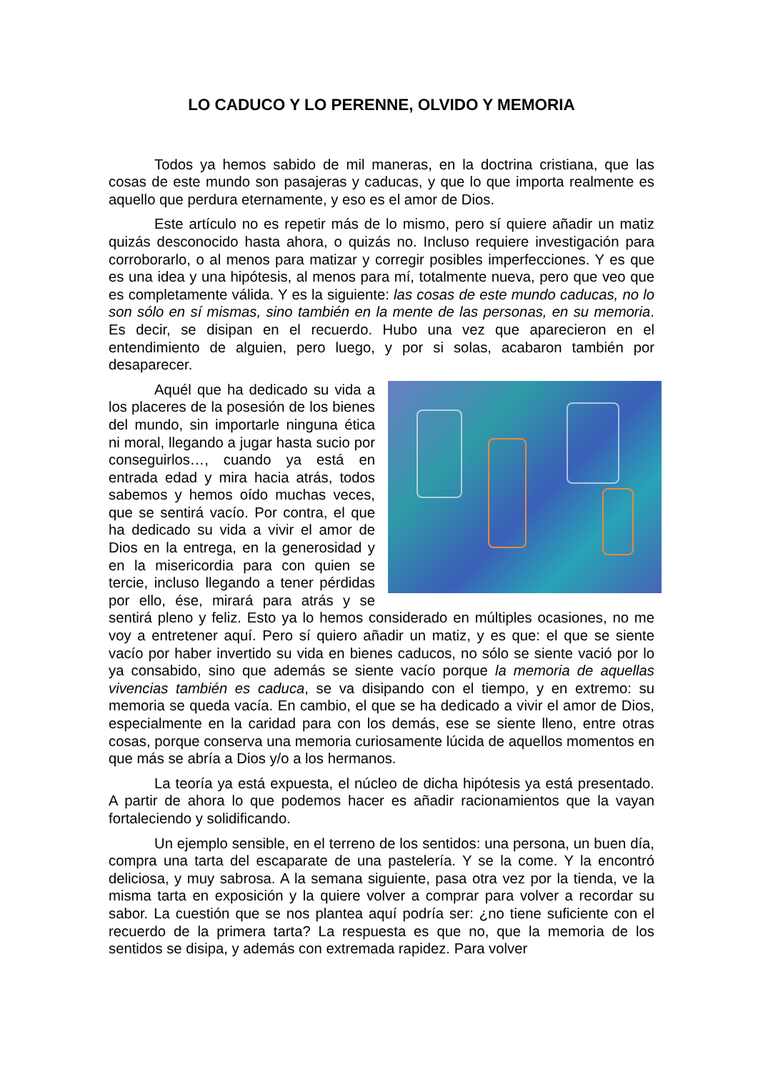LO CADUCO Y LO PERENNE, OLVIDO Y MEMORIA
Todos ya hemos sabido de mil maneras, en la doctrina cristiana, que las cosas de este mundo son pasajeras y caducas, y que lo que importa realmente es aquello que perdura eternamente, y eso es el amor de Dios.
Este artículo no es repetir más de lo mismo, pero sí quiere añadir un matiz quizás desconocido hasta ahora, o quizás no. Incluso requiere investigación para corroborarlo, o al menos para matizar y corregir posibles imperfecciones. Y es que es una idea y una hipótesis, al menos para mí, totalmente nueva, pero que veo que es completamente válida. Y es la siguiente: las cosas de este mundo caducas, no lo son sólo en sí mismas, sino también en la mente de las personas, en su memoria. Es decir, se disipan en el recuerdo. Hubo una vez que aparecieron en el entendimiento de alguien, pero luego, y por si solas, acabaron también por desaparecer.
Aquél que ha dedicado su vida a los placeres de la posesión de los bienes del mundo, sin importarle ninguna ética ni moral, llegando a jugar hasta sucio por conseguirlos…, cuando ya está en entrada edad y mira hacia atrás, todos sabemos y hemos oído muchas veces, que se sentirá vacío. Por contra, el que ha dedicado su vida a vivir el amor de Dios en la entrega, en la generosidad y en la misericordia para con quien se tercie, incluso llegando a tener pérdidas por ello, ése, mirará para atrás y se sentirá pleno y feliz. Esto ya lo hemos considerado en múltiples ocasiones, no me voy a entretener aquí. Pero sí quiero añadir un matiz, y es que: el que se siente vacío por haber invertido su vida en bienes caducos, no sólo se siente vació por lo ya consabido, sino que además se siente vacío porque la memoria de aquellas vivencias también es caduca, se va disipando con el tiempo, y en extremo: su memoria se queda vacía. En cambio, el que se ha dedicado a vivir el amor de Dios, especialmente en la caridad para con los demás, ese se siente lleno, entre otras cosas, porque conserva una memoria curiosamente lúcida de aquellos momentos en que más se abría a Dios y/o a los hermanos.
La teoría ya está expuesta, el núcleo de dicha hipótesis ya está presentado. A partir de ahora lo que podemos hacer es añadir racionamientos que la vayan fortaleciendo y solidificando.
Un ejemplo sensible, en el terreno de los sentidos: una persona, un buen día, compra una tarta del escaparate de una pastelería. Y se la come. Y la encontró deliciosa, y muy sabrosa. A la semana siguiente, pasa otra vez por la tienda, ve la misma tarta en exposición y la quiere volver a comprar para volver a recordar su sabor. La cuestión que se nos plantea aquí podría ser: ¿no tiene suficiente con el recuerdo de la primera tarta? La respuesta es que no, que la memoria de los sentidos se disipa, y además con extremada rapidez. Para volver